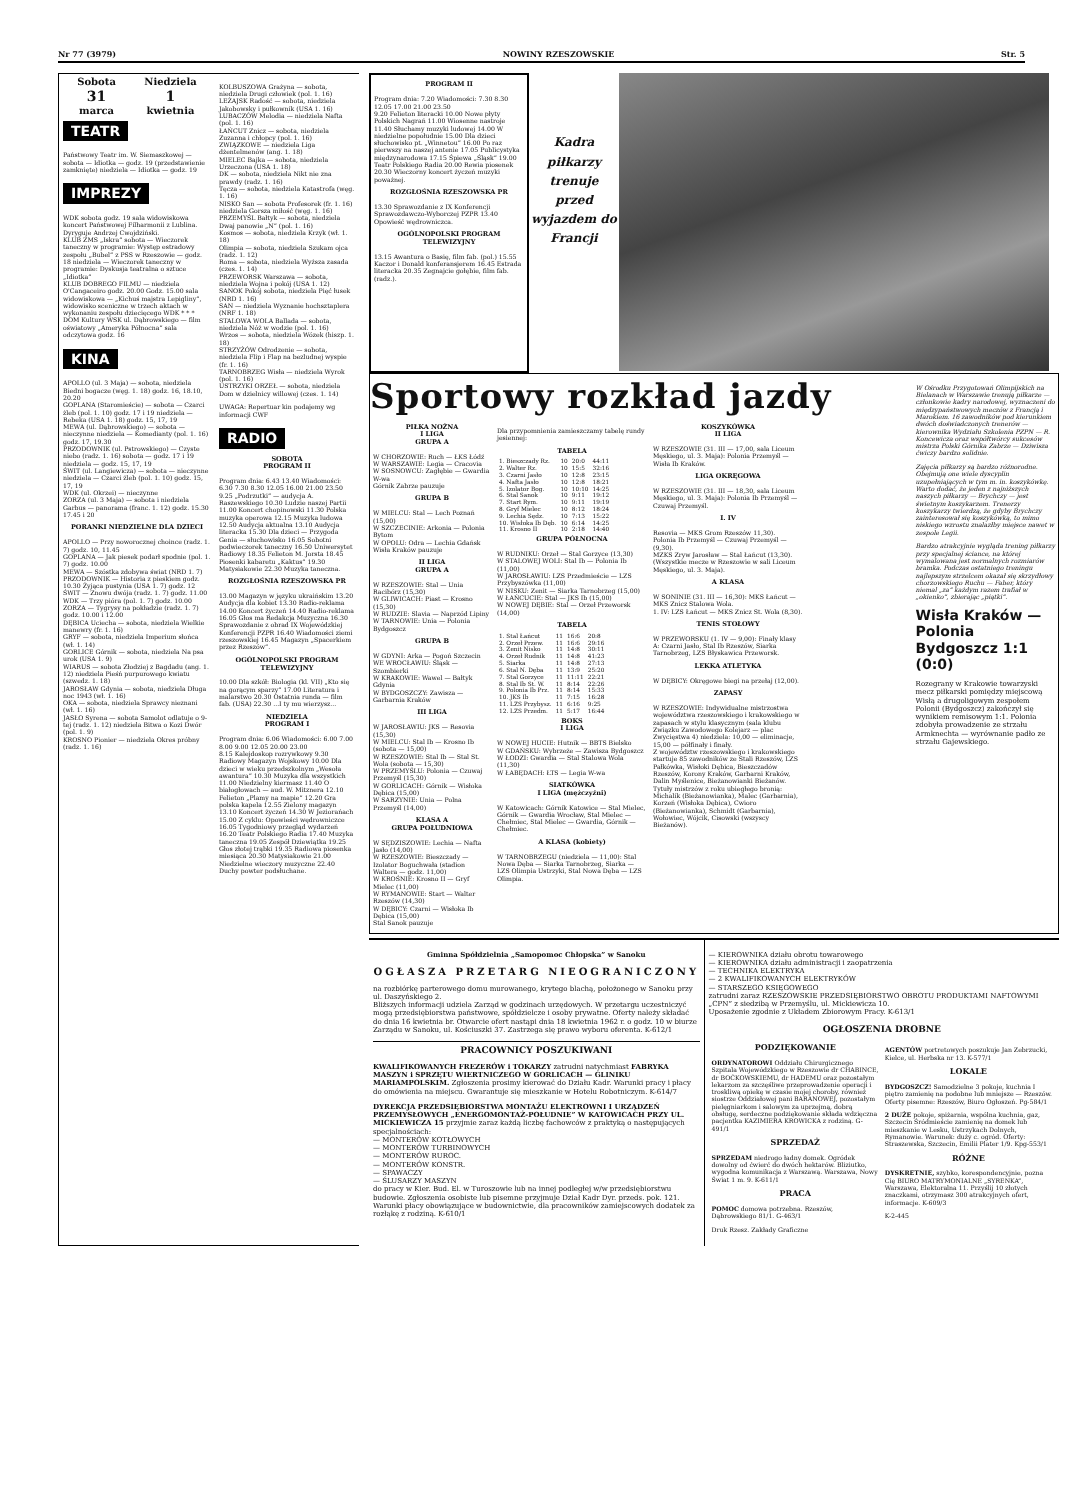Nr 77 (3979) NOWINY RZESZOWSKIE Str. 5
Sobota
31
marca
Niedziela
1
kwietnia
TEATR
Państwowy Teatr im. W. Siemaszkowej — sobota — Idiotka — godz. 19 (przedstawienie zamknięte) niedziela — Idiotka — godz. 19
IMPREZY
WDK sobota godz. 19 sala widowiskowa koncert Państwowej Filharmonii z Lublina. Dyryguje Andrzej Cwojdziński.
KLUB ZMS „Iskra” sobota — Wieczorek taneczny w programie: Występ estradowy zespołu „Bubel” z PSS w Rzeszowie — godz. 18 niedziela — Wieczorek taneczny w programie: Dyskusja teatralna o sztuce „Idiotka”
KLUB DOBREGO FILMU — niedziela O'Cangaceiro godz. 20.00 Godz. 15.00 sala widowiskowa — „Kichuś majstra Lepigliny”, widowisko sceniczne w trzech aktach w wykonaniu zespołu dziecięcego WDK * * *
DOM Kultury WSK ul. Dąbrowskiego — film oświatowy „Ameryka Północna” sala odczytowa godz. 16
KINA
APOLLO (ul. 3 Maja) — sobota, niedziela Biedni bogacze (węg. 1. 18) godz. 16, 18.10, 20.20
GOPLANA (Staromieście) — sobota — Czarci żleb (pol. 1. 10) godz. 17 i 19 niedziela — Rebeka (USA 1. 18) godz. 15, 17, 19
MEWA (ul. Dąbrowskiego) — sobota — nieczynne niedziela — Komedianty (pol. 1. 16) godz. 17, 19.30
PRZODOWNIK (ul. Pstrowskiego) — Czyste niebo (radz. 1. 16) sobota — godz. 17 i 19 niedziela — godz. 15, 17, 19
ŚWIT (ul. Langiewicza) — sobota — nieczynne niedziela — Czarci żleb (pol. 1. 10) godz. 15, 17, 19
WDK (ul. Okrzei) — nieczynne
ZORZA (ul. 3 Maja) — sobota i niedziela Garbus — panorama (franc. 1. 12) godz. 15.30 17.45 i 20
PORANKI NIEDZIELNE DLA DZIECI
APOLLO — Przy noworocznej choince (radz. 1. 7) godz. 10, 11.45
GOPLANA — Jak piesek podarł spodnie (pol. 1. 7) godz. 10.00
MEWA — Szóstka zdobywa świat (NRD 1. 7)
PRZODOWNIK — Historia z pieskiem godz. 10.30 Żyjąca pustynia (USA 1. 7) godz. 12
ŚWIT — Znowu dwója (radz. 1. 7) godz. 11.00
WDK — Trzy pióra (pol. 1. 7) godz. 10.00
ZORZA — Tygrysy na pokładzie (radz. 1. 7) godz. 10.00 i 12.00
DĘBICA Uciecha — sobota, niedziela Wielkie manewry (fr. 1. 16)
GRYF — sobota, niedziela Imperium słońca (wł. 1. 14)
GORLICE Górnik — sobota, niedziela Na psa urok (USA 1. 9)
WIARUS — sobota Złodziej z Bagdadu (ang. 1. 12) niedziela Pieśń purpurowego kwiatu (szwedz. 1. 18)
JAROSŁAW Gdynia — sobota, niedziela Długa noc 1943 (wł. 1. 16)
OKA — sobota, niedziela Sprawcy nieznani (wł. 1. 16)
JASŁO Syrena — sobota Samolot odlatuje o 9-tej (radz. 1. 12) niedziela Bitwa o Kozi Dwór (pol. 1. 9)
KROSNO Pionier — niedziela Okres próbny (radz. 1. 16)
KOLBUSZOWA Grażyna — sobota, niedziela Drugi człowiek (pol. 1. 16)
LEŻAJSK Radość — sobota, niedziela Jakobowsky i pułkownik (USA 1. 16)
LUBACZÓW Melodia — niedziela Nafta (pol. 1. 16)
ŁAŃCUT Znicz — sobota, niedziela Zuzanna i chłopcy (pol. 1. 16)
ZWIĄZKOWE — niedziela Liga dżentelmenów (ang. 1. 18)
MIELEC Bajka — sobota, niedziela Urzeczona (USA 1. 18)
DK — sobota, niedziela Nikt nie zna prawdy (radz. 1. 16)
Tęcza — sobota, niedziela Katastrofa (węg. 1. 16)
NISKO San — sobota Profesorek (fr. 1. 16) niedziela Gorsza miłość (węg. 1. 16)
PRZEMYŚL Bałtyk — sobota, niedziela Dwaj panowie „N” (pol. 1. 16)
Kosmos — sobota, niedziela Krzyk (wł. 1. 18)
Olimpia — sobota, niedziela Szukam ojca (radz. 1. 12)
Roma — sobota, niedziela Wyższa zasada (czes. 1. 14)
PRZEWORSK Warszawa — sobota, niedziela Wojna i pokój (USA 1. 12)
SANOK Pokój sobota, niedziela Pięć łusek (NRD 1. 16)
SAN — niedziela Wyznanie hochsztaplera (NRF 1. 18)
STALOWA WOLA Ballada — sobota, niedziela Nóż w wodzie (pol. 1. 16)
Wrzos — sobota, niedziela Wózek (hiszp. 1. 18)
STRZYŻÓW Odrodzenie — sobota, niedziela Flip i Flap na bezludnej wyspie (fr. 1. 16)
TARNOBRZEG Wisła — niedziela Wyrok (pol. 1. 16)
USTRZYKI ORZEŁ — sobota, niedziela Dom w dzielnicy willowej (czes. 1. 14)
UWAGA: Repertuar kin podajemy wg informacji CWF
RADIO
SOBOTA
PROGRAM II
Program dnia: 6.43 13.40 Wiadomości: 6.30 7.30 8.30 12.05 16.00 21.00 23.50
9.25 „Podrzutki” — audycja A. Raszewskiego 10.30 Ludzie naszej Partii 11.00 Koncert chopinowski 11.30 Polska muzyka operowa 12.15 Muzyka ludowa 12.50 Audycja aktualna 13.10 Audycja literacka 15.30 Dla dzieci — Przygoda Genia — słuchowisko 16.05 Sobotni podwieczorek taneczny 16.50 Uniwersytet Radiowy 18.35 Felieton M. Jorsta 18.45 Piosenki kabaretu „Kaktus” 19.30 Matysiakowie 22.30 Muzyka taneczna.
ROZGŁOŚNIA RZESZOWSKA PR
13.00 Magazyn w języku ukraińskim 13.20 Audycja dla kobiet 13.30 Radio-reklama 14.00 Koncert życzeń 14.40 Radio-reklama 16.05 Głos ma Redakcja Muzyczna 16.30 Sprawozdanie z obrad IX Wojewódzkiej Konferencji PZPR 16.40 Wiadomości ziemi rzeszowskiej 16.45 Magazyn „Spacerkiem przez Rzeszów”.
OGÓLNOPOLSKI PROGRAM TELEWIZYJNY
10.00 Dla szkół: Biologia (kl. VII) „Kto się na gorącym sparzy” 17.00 Literatura i malarstwo 20.30 Ostatnia runda — film fab. (USA) 22.30 ...I ty mu wierzysz...
NIEDZIELA
PROGRAM I
Program dnia: 6.06 Wiadomości: 6.00 7.00 8.00 9.00 12.05 20.00 23.00
8.15 Kalejdoskop rozrywkowy 9.30 Radiowy Magazyn Wojskowy 10.00 Dla dzieci w wieku przedszkolnym „Wesoła awantura” 10.30 Muzyka dla wszystkich 11.00 Niedzielny kiermasz 11.40 O białogłowach — aud. W. Mitznera 12.10 Felieton „Plamy na mapie” 12.20 Gra polska kapela 12.55 Zielony magazyn 13.10 Koncert życzeń 14.30 W Jeziorańach 15.00 Z cyklu: Opowieści wędrowniczce 16.05 Tygodniowy przegląd wydarzeń 16.20 Teatr Polskiego Radia 17.40 Muzyka taneczna 19.05 Zespół Dziewiątka 19.25 Głos złotej trąbki 19.35 Radiowa piosenka miesiąca 20.30 Matysiakowie 21.00 Niedzielne wieczory muzyczne 22.40 Duchy powter podsłuchane.
PROGRAM II
Program dnia: 7.20 Wiadomości: 7.30 8.30 12.05 17.00 21.00 23.50
9.20 Felieton literacki 10.00 Nowe płyty Polskich Nagrań 11.00 Wiosenne nastroje 11.40 Słuchamy muzyki ludowej 14.00 W niedzielne popołudnie 15.00 Dla dzieci słuchowisko pt. „Winnetou” 16.00 Po raz pierwszy na naszej antenie 17.05 Publicystyka międzynarodowa 17.15 Śpiewa „Śląsk” 19.00 Teatr Polskiego Radia 20.00 Rewia piosenek 20.30 Wieczorny koncert życzeń muzyki poważnej.
ROZGŁOŚNIA RZESZOWSKA PR
13.30 Sprawozdanie z IX Konferencji Sprawozdawczo-Wyborczej PZPR 13.40 Opowieść wędrowniczca.
OGÓLNOPOLSKI PROGRAM TELEWIZYJNY
13.15 Awantura o Basię, film fab. (pol.) 15.55 Kaczor i Donald konferansjerem 16.45 Estrada literacka 20.35 Zegnajcie gołębie, film fab. (radz.).
Kadra piłkarzy trenuje przed wyjazdem do Francji
Sportowy rozkład jazdy
PIŁKA NOŻNA
I LIGA
GRUPA A
W CHORZOWIE: Ruch — ŁKS Łódź
W WARSZAWIE: Legia — Cracovia
W SOSNOWCU: Zagłębie — Gwardia W-wa
Górnik Zabrze pauzuje
GRUPA B
W MIELCU: Stal — Lech Poznań (15,00)
W SZCZECINIE: Arkonia — Polonia Bytom
W OPOLU: Odra — Lechia Gdańsk
Wisła Kraków pauzuje
II LIGA
GRUPA A
W RZESZOWIE: Stal — Unia Racibórz (15,30)
W GLIWICACH: Piast — Krosno (15,30)
W RUDZIE: Slavia — Naprzód Lipiny
W TARNOWIE: Unia — Polonia Bydgoszcz
GRUPA B
W GDYNI: Arka — Pogoń Szczecin
WE WROCŁAWIU: Śląsk — Szombierki
W KRAKOWIE: Wawel — Bałtyk Gdynia
W BYDGOSZCZY: Zawisza — Garbarnia Kraków
III LIGA
W JAROSŁAWIU: JKS — Resovia (15,30)
W MIELCU: Stal Ib — Krosno Ib (sobota — 15,00)
W RZESZOWIE: Stal Ib — Stal St. Wola (sobota — 15,30)
W PRZEMYŚLU: Polonia — Czuwaj Przemyśl (15,30)
W GORLICACH: Górnik — Wisłoka Dębica (15,00)
W SARZYNIE: Unia — Polna Przemyśl (14,00)
KLASA A
GRUPA POŁUDNIOWA
W SĘDZISZOWIE: Lechia — Nafta Jasło (14,00)
W RZESZOWIE: Bieszczady — Izolator Boguchwała (stadion Waltera — godz. 11,00)
W KROŚNIE: Krosno II — Gryf Mielec (11,00)
W RYMANOWIE: Start — Walter Rzeszów (14,30)
W DĘBICY: Czarni — Wisłoka Ib Dębica (15,00)
Stal Sanok pauzuje
Dla przypomnienia zamieszczamy tabelę rundy jesiennej:
TABELA
| 1. Bieszczady Rz. | 10 | 20:0 | 44:11 |
| 2. Walter Rz. | 10 | 15:5 | 32:16 |
| 3. Czarni Jasło | 10 | 12:8 | 23:15 |
| 4. Nafta Jasło | 10 | 12:8 | 18:21 |
| 5. Izolator Bog. | 10 | 10:10 | 14:25 |
| 6. Stal Sanok | 10 | 9:11 | 19:12 |
| 7. Start Rym. | 10 | 9:11 | 19:19 |
| 8. Gryf Mielec | 10 | 8:12 | 18:24 |
| 9. Lechia Sędz. | 10 | 7:13 | 15:22 |
| 10. Wisłoka Ib Dęb. | 10 | 6:14 | 14:25 |
| 11. Krosno II | 10 | 2:18 | 14:40 |
GRUPA PÓŁNOCNA
W RUDNIKU: Orzeł — Stal Gorzyce (13,30)
W STALOWEJ WOLI: Stal Ib — Polonia Ib (11,00)
W JAROSŁAWIU: LZS Przedmieście — LZS Przybyszówka (11,00)
W NISKU: Zenit — Siarka Tarnobrzeg (15,00)
W ŁAŃCUCIE: Stal — JKS Ib (15,00)
W NOWEJ DĘBIE: Stal — Orzeł Przeworsk (14,00)
TABELA
| 1. Stal Łańcut | 11 | 16:6 | 20:8 |
| 2. Orzeł Przew. | 11 | 16:6 | 29:16 |
| 3. Zenit Nisko | 11 | 14:8 | 30:11 |
| 4. Orzeł Rudnik | 11 | 14:8 | 41:23 |
| 5. Siarka | 11 | 14:8 | 27:13 |
| 6. Stal N. Dęba | 11 | 13:9 | 25:20 |
| 7. Stal Gorzyce | 11 | 11:11 | 22:21 |
| 8. Stal Ib St. W. | 11 | 8:14 | 22:26 |
| 9. Polonia Ib Prz. | 11 | 8:14 | 15:33 |
| 10. JKS Ib | 11 | 7:15 | 16:28 |
| 11. LZS Przybysz. | 11 | 6:16 | 9:25 |
| 12. LZS Przedm. | 11 | 5:17 | 16:44 |
BOKS
I LIGA
W NOWEJ HUCIE: Hutnik — BBTS Bielsko
W GDAŃSKU: Wybrzeże — Zawisza Bydgoszcz
W ŁODZI: Gwardia — Stal Stalowa Wola (11,30)
W ŁABĘDACH: ŁTS — Legia W-wa
SIATKÓWKA
I LIGA (mężczyźni)
W Katowicach: Górnik Katowice — Stal Mielec, Górnik — Gwardia Wrocław, Stal Mielec — Chełmiec, Stal Mielec — Gwardia, Górnik — Chełmiec.
A KLASA (kobiety)
W TARNOBRZEGU (niedziela — 11,00): Stal Nowa Dęba — Siarka Tarnobrzeg, Siarka — LZS Olimpia Ustrzyki, Stal Nowa Dęba — LZS Olimpia.
KOSZYKÓWKA
II LIGA
W RZESZOWIE (31. III — 17,00, sala Liceum Męskiego, ul. 3. Maja): Polonia Przemyśl — Wisła Ib Kraków.
LIGA OKRĘGOWA
W RZESZOWIE (31. III — 18,30, sala Liceum Męskiego, ul. 3. Maja): Polonia Ib Przemyśl — Czuwaj Przemyśl.
I. IV
Resovia — MKS Grom Rzeszów 11,30).
Polonia Ib Przemyśl — Czuwaj Przemyśl — (9,30).
MZKS Zryw Jarosław — Stal Łańcut (13,30).
(Wszystkie mecze w Rzeszowie w sali Liceum Męskiego, ul. 3. Maja).
A KLASA
W SONINIE (31. III — 16,30): MKS Łańcut — MKS Znicz Stalowa Wola.
1. IV: LZS Łańcut — MKS Znicz St. Wola (8,30).
TENIS STOŁOWY
W PRZEWORSKU (1. IV — 9,00): Finały klasy A: Czarni Jasło, Stal Ib Rzeszów, Siarka Tarnobrzeg, LZS Błyskawica Przeworsk.
LEKKA ATLETYKA
W DĘBICY: Okręgowe biegi na przełaj (12,00).
ZAPASY
W RZESZOWIE: Indywidualne mistrzostwa województwa rzeszowskiego i krakowskiego w zapasach w stylu klasycznym (sala klubu Związku Zawodowego Kolejarz — plac Zwycięstwa 4) niedziela: 10,00 — eliminacje, 15,00 — półfinały i finały.
Z województw rzeszowskiego i krakowskiego startuje 85 zawodników ze Stali Rzeszów, LZS Pałkówka, Wisłoki Dębica, Bieszczadów Rzeszów, Korony Kraków, Garbarni Kraków, Dalin Myślenice, Bieżanowianki Bieżanów.
Tytuły mistrzów z roku ubiegłego bronią: Michalik (Bieżanowianka), Malec (Garbarnia), Korzeń (Wisłoka Dębica), Cwioro (Bieżanowianka), Schmidt (Garbarnia), Wołowiec, Wójcik, Cisowski (wszyscy Bieżanów).
W Ośrodku Przygotowań Olimpijskich na Bielanach w Warszawie trenują piłkarze — członkowie kadry narodowej, wyznaczeni do międzypaństwowych meczów z Francją i Marokiem. 16 zawodników pod kierunkiem dwóch doświadczonych trenerów — kierownika Wydziału Szkolenia PZPN — R. Koncewicza oraz współtwórcy sukcesów mistrza Polski Górnika Zabrze — Dziwisza ćwiczy bardzo solidnie.
Zajęcia piłkarzy są bardzo różnorodne. Obejmują one wiele dyscyplin uzupełniających w tym m. in. koszykówkę. Warto dodać, że jeden z najniższych naszych piłkarzy — Brychczy — jest świetnym koszykarzem. Trenerzy koszykarzy twierdzą, że gdyby Brychczy zainteresował się koszykówką, to mimo niskiego wzrostu znalazłby miejsce nawet w zespole Legii.
Bardzo atrakcyjnie wygląda trening piłkarzy przy specjalnej ściance, na której wymalowana jest normalnych rozmiarów bramka. Podczas ostatniego treningu najlepszym strzelcem okazał się skrzydłowy chorzowskiego Ruchu — Faber, który niemal „za” każdym razem trafiał w „okienko”, zbierając „piątki”.
Wisła Kraków — Polonia Bydgoszcz 1:1 (0:0)
Rozegrany w Krakowie towarzyski mecz piłkarski pomiędzy miejscową Wisłą a drugoligowym zespołem Polonii (Bydgoszcz) zakończył się wynikiem remisowym 1:1. Polonia zdobyła prowadzenie ze strzału Armknechta — wyrównanie padło ze strzału Gajewskiego.
Gminna Spółdzielnia „Samopomoc Chłopska” w Sanoku
OGŁASZA PRZETARG NIEOGRANICZONY
na rozbiórkę parterowego domu murowanego, krytego blachą, położonego w Sanoku przy ul. Daszyńskiego 2.
Bliższych informacji udziela Zarząd w godzinach urzędowych. W przetargu uczestniczyć mogą przedsiębiorstwa państwowe, spółdzielcze i osoby prywatne. Oferty należy składać do dnia 16 kwietnia br. Otwarcie ofert nastąpi dnia 18 kwietnia 1962 r. o godz. 10 w biurze Zarządu w Sanoku, ul. Kościuszki 37. Zastrzega się prawo wyboru oferenta. K-612/1
PRACOWNICY POSZUKIWANI
KWALIFIKOWANYCH FREZERÓW i TOKARZY zatrudni natychmiast FABRYKA MASZYN i SPRZĘTU WIERTNICZEGO W GORLICACH — GLINIKU MARIAMPOLSKIM. Zgłoszenia prosimy kierować do Działu Kadr. Warunki pracy i płacy do omówienia na miejscu. Gwarantuje się mieszkanie w Hotelu Robotniczym. K-614/7
DYREKCJA PRZEDSIĘBIORSTWA MONTAŻU ELEKTROWNI I URZĄDZEŃ PRZEMYSŁOWYCH „ENERGOMONTAŻ-POŁUDNIE” W KATOWICACH PRZY UL. MICKIEWICZA 15 przyjmie zaraz każdą liczbę fachowców z praktyką o następujących specjalnościach:
— MONTERÓW KOTŁOWYCH
— MONTERÓW TURBINOWYCH
— MONTERÓW RUROC.
— MONTERÓW KONSTR.
— SPAWACZY
— ŚLUSARZY MASZYN
do pracy w Kier. Bud. El. w Turoszowie lub na innej podległej w/w przedsiębiorstwu budowie. Zgłoszenia osobiste lub pisemne przyjmuje Dział Kadr Dyr. przeds. pok. 121.
Warunki płacy obowiązujące w budownictwie, dla pracowników zamiejscowych dodatek za rozłąkę z rodziną. K-610/1
— KIEROWNIKA działu obrotu towarowego
— KIEROWNIKA działu administracji i zaopatrzenia
— TECHNIKA ELEKTRYKA
— 2 KWALIFIKOWANYCH ELEKTRYKÓW
— STARSZEGO KSIĘGOWEGO
zatrudni zaraz RZESZOWSKIE PRZEDSIĘBIORSTWO OBROTU PRODUKTAMI NAFTOWYMI „CPN” z siedzibą w Przemyślu, ul. Mickiewicza 10.
Uposażenie zgodnie z Układem Zbiorowym Pracy. K-613/1
OGŁOSZENIA DROBNE
PODZIĘKOWANIE
ORDYNATOROWI Oddziału Chirurgicznego Szpitala Wojewódzkiego w Rzeszowie dr CHABINCE, dr BOĆKOWSKIEMU, dr HADEMU oraz pozostałym lekarzom za szczęśliwe przeprowadzenie operacji i troskliwą opiekę w czasie mojej choroby, również siostrze Oddziałowej pani BARANOWEJ, pozostałym pielęgniarkom i salowym za uprzejmą, dobrą obsługę, serdeczne podziękowanie składa wdzięczna pacjentka KAZIMIERA KROWICKA z rodziną. G-491/1
SPRZEDAŻ
SPRZEDAM niedrogo ładny domek. Ogródek dowolny od ćwierć do dwóch hektarów. Bliziutko, wygodna komunikacja z Warszawą. Warszawa, Nowy Świat 1 m. 9. K-611/1
PRACA
POMOC domowa potrzebna. Rzeszów, Dąbrowskiego 81/1. G-463/1
Druk Rzesz. Zakłady Graficzne
AGENTÓW portretowych poszukuje Jan Zebrzucki, Kielce, ul. Herbska nr 13. K-577/1
LOKALE
BYDGOSZCZ! Samodzielne 3 pokoje, kuchnia I piętro zamienię na podobne lub mniejsze — Rzeszów. Oferty pisemne: Rzeszów, Biuro Ogłoszeń. Pg-584/1
2 DUŻE pokoje, spiżarnia, wspólna kuchnia, gaz, Szczecin Śródmieście zamienię na domek lub mieszkanie w Lesku, Ustrzykach Dolnych, Rymanowie. Warunek: duży c. ogród. Oferty: Straszewska, Szczecin, Emilii Plater 1/9. Kpg-553/1
RÓŻNE
DYSKRETNIE, szybko, korespondencyjnie, pozna Cię BIURO MATRYMONIALNE „SYRENKA”, Warszawa, Elektoralna 11. Przyślij 10 złotych znaczkami, otrzymasz 300 atrakcyjnych ofert, informacje. K-609/3
K-2-445